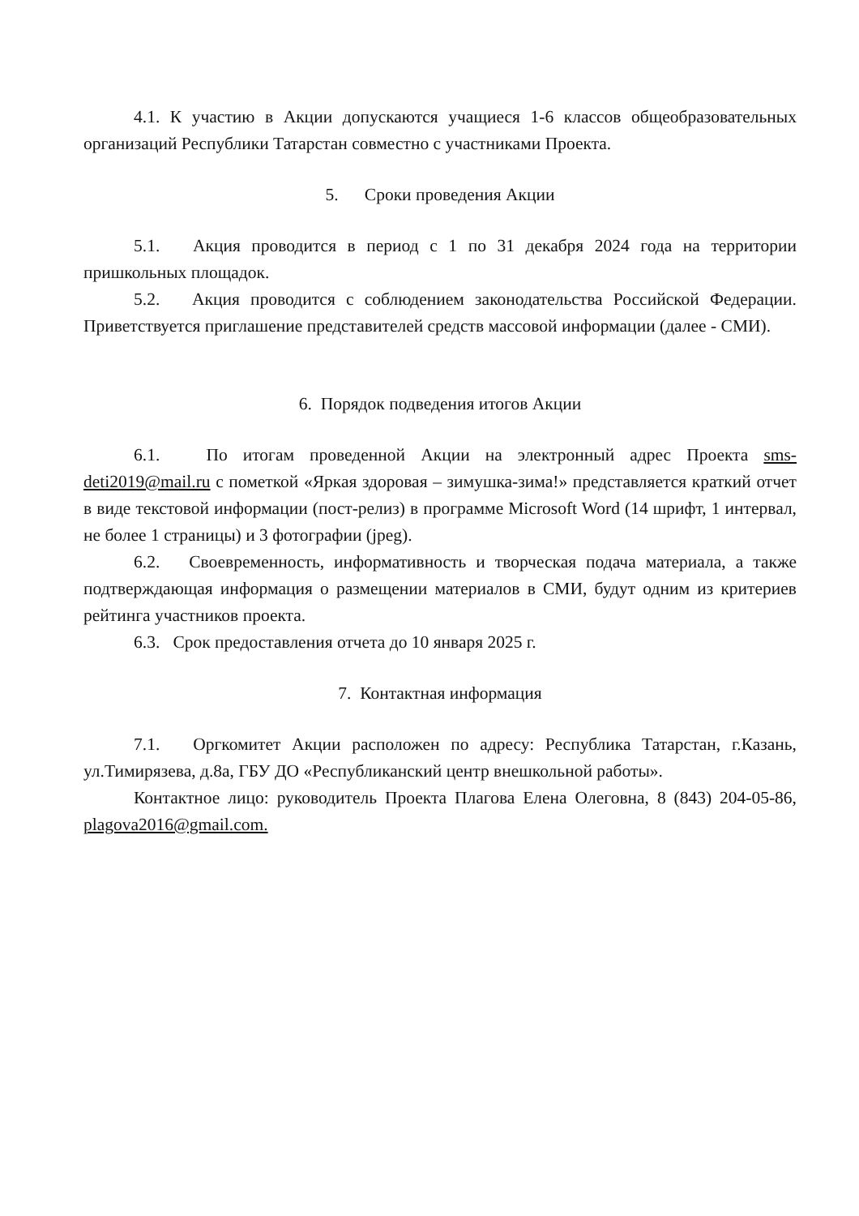4.1. К участию в Акции допускаются учащиеся 1-6 классов общеобразовательных организаций Республики Татарстан совместно с участниками Проекта.
5. Сроки проведения Акции
5.1. Акция проводится в период с 1 по 31 декабря 2024 года на территории пришкольных площадок.
5.2. Акция проводится с соблюдением законодательства Российской Федерации. Приветствуется приглашение представителей средств массовой информации (далее - СМИ).
6. Порядок подведения итогов Акции
6.1. По итогам проведенной Акции на электронный адрес Проекта sms-deti2019@mail.ru с пометкой «Яркая здоровая – зимушка-зима!» представляется краткий отчет в виде текстовой информации (пост-релиз) в программе Microsoft Word (14 шрифт, 1 интервал, не более 1 страницы) и 3 фотографии (jpeg).
6.2. Своевременность, информативность и творческая подача материала, а также подтверждающая информация о размещении материалов в СМИ, будут одним из критериев рейтинга участников проекта.
6.3. Срок предоставления отчета до 10 января 2025 г.
7. Контактная информация
7.1. Оргкомитет Акции расположен по адресу: Республика Татарстан, г.Казань, ул.Тимирязева, д.8а, ГБУ ДО «Республиканский центр внешкольной работы».
Контактное лицо: руководитель Проекта Плагова Елена Олеговна, 8 (843) 204-05-86, plagova2016@gmail.com.